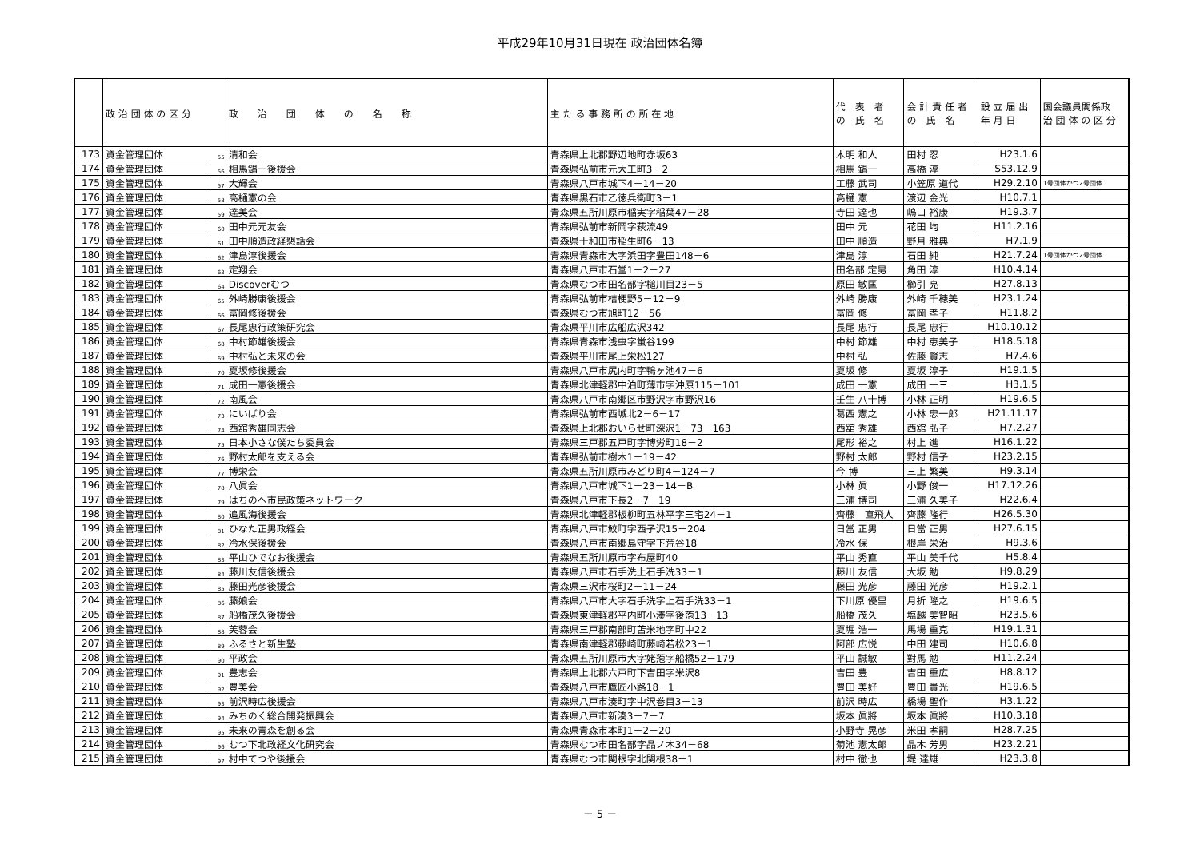平成29年10月31日現在 政治団体名簿
| | 政 治 団 体 の 区 分 | | 政 治 団 体 の 名 称 | 主 た る 事 務 所 の 所 在 地 | 代 表 者 の 氏 名 | 会 計 責 任 者 の 氏 名 | 設 立 届 出 年 月 日 | 国会議員関係政 治 団 体 の 区 分 |
| --- | --- | --- | --- | --- | --- | --- | --- | --- |
| 173 | 資金管理団体 | 55 | 清和会 | 青森県上北郡野辺地町赤坂63 | 木明 和人 | 田村 忍 | H23.1.6 | |
| 174 | 資金管理団体 | 56 | 相馬錩一後援会 | 青森県弘前市元大工町3－2 | 相馬 錩一 | 高橋 淳 | S53.12.9 | |
| 175 | 資金管理団体 | 57 | 大輝会 | 青森県八戸市城下4－14－20 | 工藤 武司 | 小笠原 道代 | H29.2.10 | 1号団体かつ2号団体 |
| 176 | 資金管理団体 | 58 | 高樋憲の会 | 青森県黒石市乙徳兵衛町3－1 | 高樋 憲 | 渡辺 金光 | H10.7.1 | |
| 177 | 資金管理団体 | 59 | 達美会 | 青森県五所川原市稲実字稲葉47－28 | 寺田 達也 | 嶋口 裕康 | H19.3.7 | |
| 178 | 資金管理団体 | 60 | 田中元元友会 | 青森県弘前市新岡字萩流49 | 田中 元 | 花田 均 | H11.2.16 | |
| 179 | 資金管理団体 | 61 | 田中順造政経懇話会 | 青森県十和田市稲生町6－13 | 田中 順造 | 野月 雅典 | H7.1.9 | |
| 180 | 資金管理団体 | 62 | 津島淳後援会 | 青森県青森市大字浜田字豊田148－6 | 津島 淳 | 石田 純 | H21.7.24 | 1号団体かつ2号団体 |
| 181 | 資金管理団体 | 63 | 定翔会 | 青森県八戸市石堂1－2－27 | 田名部 定男 | 角田 淳 | H10.4.14 | |
| 182 | 資金管理団体 | 64 | Discoverむつ | 青森県むつ市田名部字槌川目23－5 | 原田 敏匡 | 櫛引 亮 | H27.8.13 | |
| 183 | 資金管理団体 | 65 | 外崎勝康後援会 | 青森県弘前市桔梗野5－12－9 | 外崎 勝康 | 外崎 千穂美 | H23.1.24 | |
| 184 | 資金管理団体 | 66 | 富岡修後援会 | 青森県むつ市旭町12－56 | 富岡 修 | 富岡 孝子 | H11.8.2 | |
| 185 | 資金管理団体 | 67 | 長尾忠行政策研究会 | 青森県平川市広船広沢342 | 長尾 忠行 | 長尾 忠行 | H10.10.12 | |
| 186 | 資金管理団体 | 68 | 中村節雄後援会 | 青森県青森市浅虫字蛍谷199 | 中村 節雄 | 中村 恵美子 | H18.5.18 | |
| 187 | 資金管理団体 | 69 | 中村弘と未来の会 | 青森県平川市尾上栄松127 | 中村 弘 | 佐藤 賢志 | H7.4.6 | |
| 188 | 資金管理団体 | 70 | 夏坂修後援会 | 青森県八戸市尻内町字鴨ヶ池47－6 | 夏坂 修 | 夏坂 淳子 | H19.1.5 | |
| 189 | 資金管理団体 | 71 | 成田一憲後援会 | 青森県北津軽郡中泊町薄市字沖原115－101 | 成田 一憲 | 成田 一三 | H3.1.5 | |
| 190 | 資金管理団体 | 72 | 南風会 | 青森県八戸市南郷区市野沢字市野沢16 | 壬生 八十博 | 小林 正明 | H19.6.5 | |
| 191 | 資金管理団体 | 73 | にいばり会 | 青森県弘前市西城北2－6－17 | 葛西 憲之 | 小林 忠一郎 | H21.11.17 | |
| 192 | 資金管理団体 | 74 | 西舘秀雄同志会 | 青森県上北郡おいらせ町深沢1－73－163 | 西舘 秀雄 | 西舘 弘子 | H7.2.27 | |
| 193 | 資金管理団体 | 75 | 日本小さな僕たち委員会 | 青森県三戸郡五戸町字博労町18－2 | 尾形 裕之 | 村上 進 | H16.1.22 | |
| 194 | 資金管理団体 | 76 | 野村太郎を支える会 | 青森県弘前市樹木1－19－42 | 野村 太郎 | 野村 信子 | H23.2.15 | |
| 195 | 資金管理団体 | 77 | 博栄会 | 青森県五所川原市みどり町4－124－7 | 今 博 | 三上 繁美 | H9.3.14 | |
| 196 | 資金管理団体 | 78 | 八眞会 | 青森県八戸市城下1－23－14－B | 小林 眞 | 小野 俊一 | H17.12.26 | |
| 197 | 資金管理団体 | 79 | はちのへ市民政策ネットワーク | 青森県八戸市下長2－7－19 | 三浦 博司 | 三浦 久美子 | H22.6.4 | |
| 198 | 資金管理団体 | 80 | 追風海後援会 | 青森県北津軽郡板柳町五林平字三宅24－1 | 齊藤 直飛人 | 齊藤 隆行 | H26.5.30 | |
| 199 | 資金管理団体 | 81 | ひなた正男政経会 | 青森県八戸市鮫町字西子沢15－204 | 日當 正男 | 日當 正男 | H27.6.15 | |
| 200 | 資金管理団体 | 82 | 冷水保後援会 | 青森県八戸市南郷島守字下荒谷18 | 冷水 保 | 根岸 栄治 | H9.3.6 | |
| 201 | 資金管理団体 | 83 | 平山ひでなお後援会 | 青森県五所川原市字布屋町40 | 平山 秀直 | 平山 美千代 | H5.8.4 | |
| 202 | 資金管理団体 | 84 | 藤川友信後援会 | 青森県八戸市石手洗上石手洗33－1 | 藤川 友信 | 大坂 勉 | H9.8.29 | |
| 203 | 資金管理団体 | 85 | 藤田光彦後援会 | 青森県三沢市桜町2－11－24 | 藤田 光彦 | 藤田 光彦 | H19.2.1 | |
| 204 | 資金管理団体 | 86 | 藤娘会 | 青森県八戸市大字石手洗字上石手洗33－1 | 下川原 優里 | 月折 隆之 | H19.6.5 | |
| 205 | 資金管理団体 | 87 | 船橋茂久後援会 | 青森県東津軽郡平内町小湊字後萢13－13 | 船橋 茂久 | 塩越 美智昭 | H23.5.6 | |
| 206 | 資金管理団体 | 88 | 芙蓉会 | 青森県三戸郡南部町苫米地字町中22 | 夏堀 浩一 | 馬場 重克 | H19.1.31 | |
| 207 | 資金管理団体 | 89 | ふるさと新生塾 | 青森県南津軽郡藤崎町藤崎若松23－1 | 阿部 広悦 | 中田 建司 | H10.6.8 | |
| 208 | 資金管理団体 | 90 | 平政会 | 青森県五所川原市大字姥萢字船橋52－179 | 平山 誠敏 | 對馬 勉 | H11.2.24 | |
| 209 | 資金管理団体 | 91 | 豊志会 | 青森県上北郡六戸町下吉田字米沢8 | 吉田 豊 | 吉田 重広 | H8.8.12 | |
| 210 | 資金管理団体 | 92 | 豊美会 | 青森県八戸市鷹匠小路18－1 | 豊田 美好 | 豊田 貴光 | H19.6.5 | |
| 211 | 資金管理団体 | 93 | 前沢時広後援会 | 青森県八戸市湊町字中沢巻目3－13 | 前沢 時広 | 橋場 聖作 | H3.1.22 | |
| 212 | 資金管理団体 | 94 | みちのく総合開発振興会 | 青森県八戸市新湊3－7－7 | 坂本 眞將 | 坂本 眞將 | H10.3.18 | |
| 213 | 資金管理団体 | 95 | 未来の青森を創る会 | 青森県青森市本町1－2－20 | 小野寺 晃彦 | 米田 孝嗣 | H28.7.25 | |
| 214 | 資金管理団体 | 96 | むつ下北政経文化研究会 | 青森県むつ市田名部字品ノ木34－68 | 菊池 憲太郎 | 品木 芳男 | H23.2.21 | |
| 215 | 資金管理団体 | 97 | 村中てつや後援会 | 青森県むつ市関根字北関根38－1 | 村中 徹也 | 堤 達雄 | H23.3.8 | |
－ 5 －